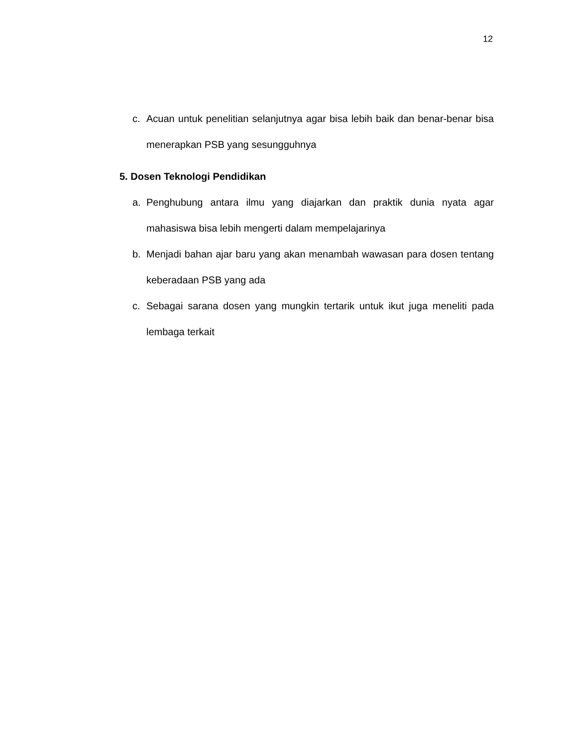12
c. Acuan untuk penelitian selanjutnya agar bisa lebih baik dan benar-benar bisa menerapkan PSB yang sesungguhnya
5. Dosen Teknologi Pendidikan
a. Penghubung antara ilmu yang diajarkan dan praktik dunia nyata agar mahasiswa bisa lebih mengerti dalam mempelajarinya
b. Menjadi bahan ajar baru yang akan menambah wawasan para dosen tentang keberadaan PSB yang ada
c. Sebagai sarana dosen yang mungkin tertarik untuk ikut juga meneliti pada lembaga terkait